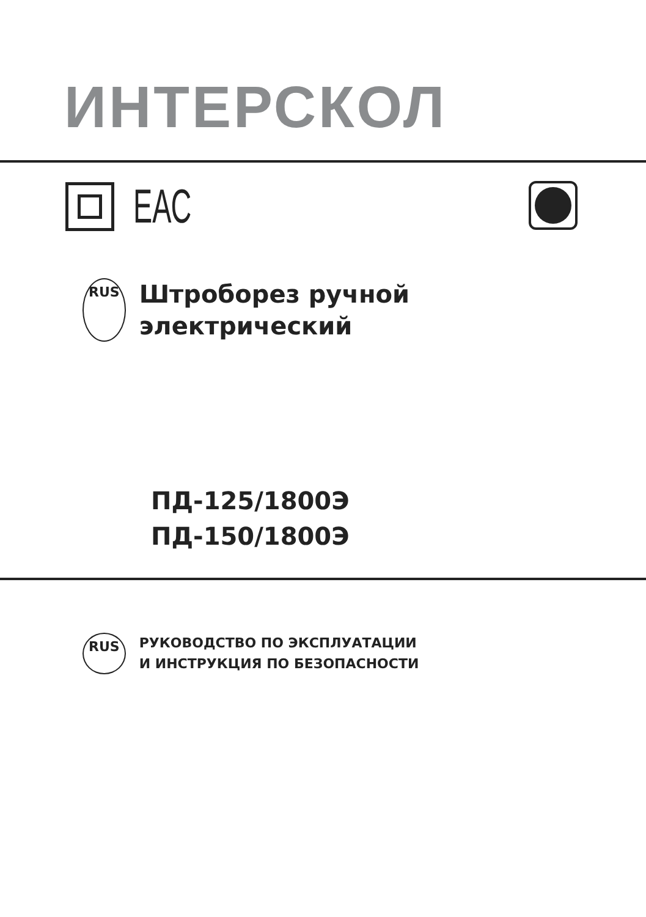ИНТЕРСКОЛ
ЕАС
RUS
Штроборез ручной
электрический
ПД-125/1800Э
ПД-150/1800Э
RUS
РУКОВОДСТВО ПО ЭКСПЛУАТАЦИИ
И ИНСТРУКЦИЯ ПО БЕЗОПАСНОСТИ